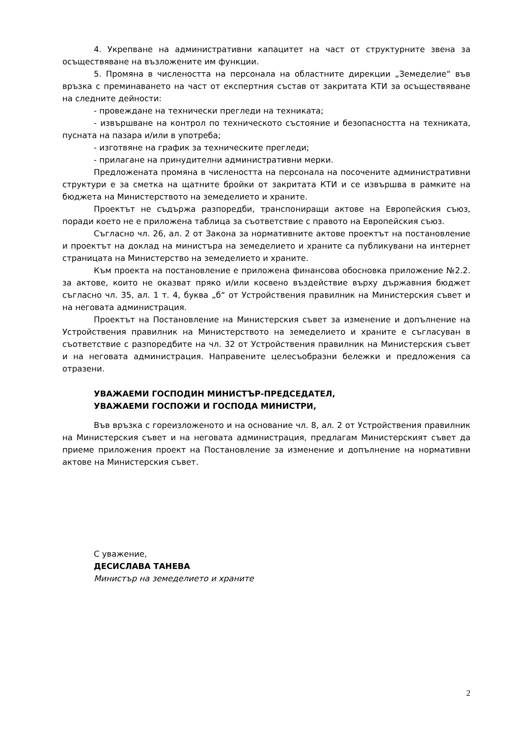4. Укрепване на административни капацитет на част от структурните звена за осъществяване на възложените им функции.
5. Промяна в числеността на персонала на областните дирекции „Земеделие“ във връзка с преминаването на част от експертния състав от закритата КТИ за осъществяване на следните дейности:
- провеждане на технически прегледи на техниката;
- извършване на контрол по техническото състояние и безопасността на техниката, пусната на пазара и/или в употреба;
- изготвяне на график за техническите прегледи;
- прилагане на принудителни административни мерки.
Предложената промяна в числеността на персонала на посочените административни структури е за сметка на щатните бройки от закритата КТИ и се извършва в рамките на бюджета на Министерството на земеделието и храните.
Проектът не съдържа разпоредби, транспониращи актове на Европейския съюз, поради което не е приложена таблица за съответствие с правото на Европейския съюз.
Съгласно чл. 26, ал. 2 от Закона за нормативните актове проектът на постановление и проектът на доклад на министъра на земеделието и храните са публикувани на интернет страницата на Министерство на земеделието и храните.
Към проекта на постановление е приложена финансова обосновка приложение №2.2. за актове, които не оказват пряко и/или косвено въздействие върху държавния бюджет съгласно чл. 35, ал. 1 т. 4, буква „б“ от Устройствения правилник на Министерския съвет и на неговата администрация.
Проектът на Постановление на Министерския съвет за изменение и допълнение на Устройствения правилник на Министерството на земеделието и храните е съгласуван в съответствие с разпоредбите на чл. 32 от Устройствения правилник на Министерския съвет и на неговата администрация. Направените целесъобразни бележки и предложения са отразени.
УВАЖАЕМИ ГОСПОДИН МИНИСТЪР-ПРЕДСЕДАТЕЛ,
УВАЖАЕМИ ГОСПОЖИ И ГОСПОДА МИНИСТРИ,
Във връзка с гореизложеното и на основание чл. 8, ал. 2 от Устройствения правилник на Министерския съвет и на неговата администрация, предлагам Министерският съвет да приеме приложения проект на Постановление за изменение и допълнение на нормативни актове на Министерския съвет.
С уважение,
ДЕСИСЛАВА ТАНЕВА
Министър на земеделието и храните
2